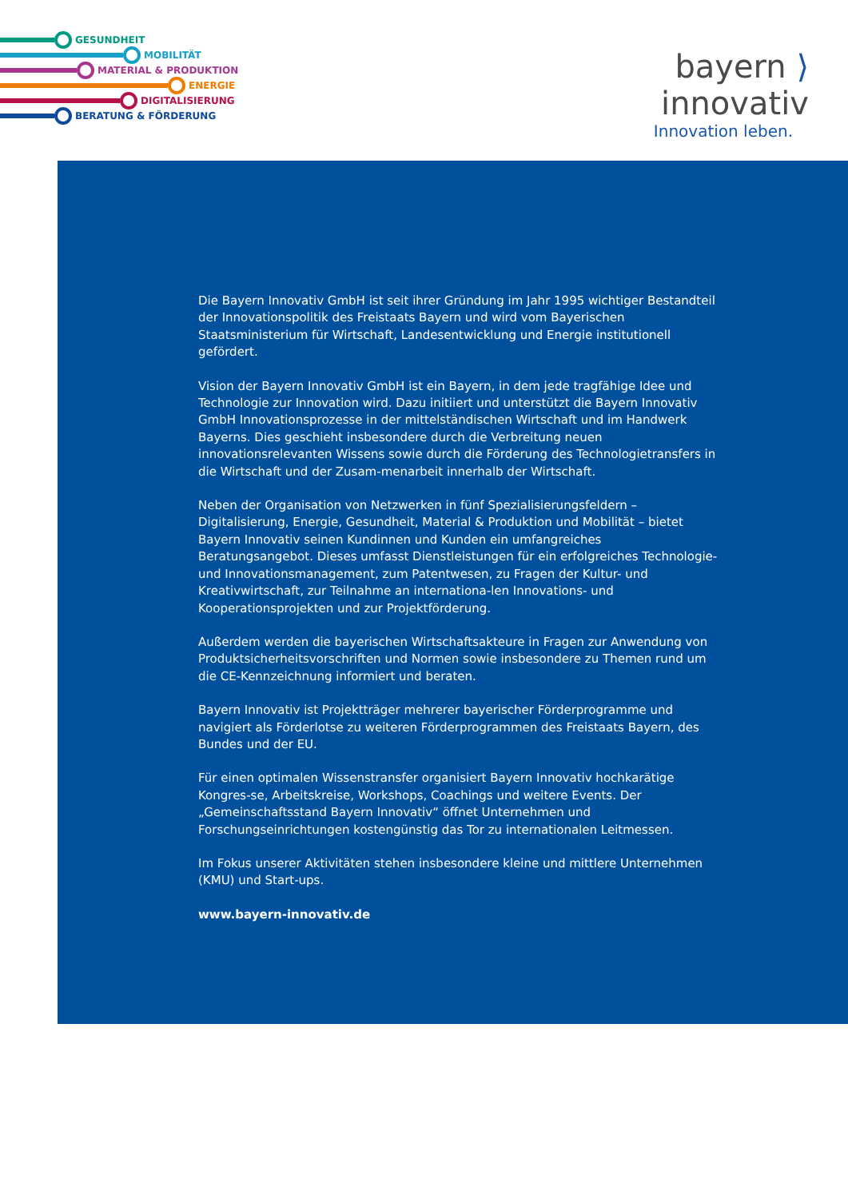GESUNDHEIT
MOBILITÄT
MATERIAL & PRODUKTION
ENERGIE
DIGITALISIERUNG
BERATUNG & FÖRDERUNG
bayern ⟩ innovativ
Innovation leben.
Die Bayern Innovativ GmbH ist seit ihrer Gründung im Jahr 1995 wichtiger Bestandteil der Innovationspolitik des Freistaats Bayern und wird vom Bayerischen Staatsministerium für Wirtschaft, Landesentwicklung und Energie institutionell gefördert.
Vision der Bayern Innovativ GmbH ist ein Bayern, in dem jede tragfähige Idee und Technologie zur Innovation wird. Dazu initiiert und unterstützt die Bayern Innovativ GmbH Innovationsprozesse in der mittelständischen Wirtschaft und im Handwerk Bayerns. Dies geschieht insbesondere durch die Verbreitung neuen innovationsrelevanten Wissens sowie durch die Förderung des Technologietransfers in die Wirtschaft und der Zusam-menarbeit innerhalb der Wirtschaft.
Neben der Organisation von Netzwerken in fünf Spezialisierungsfeldern – Digitalisierung, Energie, Gesundheit, Material & Produktion und Mobilität – bietet Bayern Innovativ seinen Kundinnen und Kunden ein umfangreiches Beratungsangebot. Dieses umfasst Dienstleistungen für ein erfolgreiches Technologie- und Innovationsmanagement, zum Patentwesen, zu Fragen der Kultur- und Kreativwirtschaft, zur Teilnahme an internationa-len Innovations- und Kooperationsprojekten und zur Projektförderung.
Außerdem werden die bayerischen Wirtschaftsakteure in Fragen zur Anwendung von Produktsicherheitsvorschriften und Normen sowie insbesondere zu Themen rund um die CE-Kennzeichnung informiert und beraten.
Bayern Innovativ ist Projektträger mehrerer bayerischer Förderprogramme und navigiert als Förderlotse zu weiteren Förderprogrammen des Freistaats Bayern, des Bundes und der EU.
Für einen optimalen Wissenstransfer organisiert Bayern Innovativ hochkarätige Kongres-se, Arbeitskreise, Workshops, Coachings und weitere Events. Der „Gemeinschaftsstand Bayern Innovativ“ öffnet Unternehmen und Forschungseinrichtungen kostengünstig das Tor zu internationalen Leitmessen.
Im Fokus unserer Aktivitäten stehen insbesondere kleine und mittlere Unternehmen (KMU) und Start-ups.
www.bayern-innovativ.de